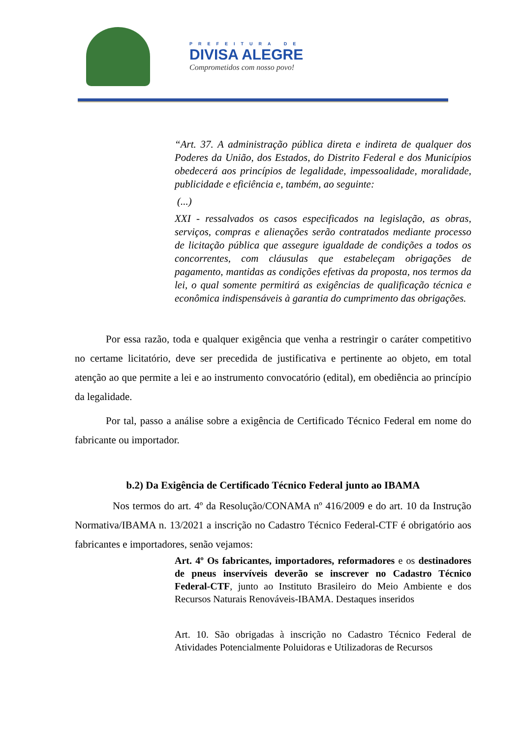PREFEITURA DE
DIVISA ALEGRE
Comprometidos com nosso povo!
“Art. 37. A administração pública direta e indireta de qualquer dos Poderes da União, dos Estados, do Distrito Federal e dos Municípios obedecerá aos princípios de legalidade, impessoalidade, moralidade, publicidade e eficiência e, também, ao seguinte:
(...)
XXI - ressalvados os casos especificados na legislação, as obras, serviços, compras e alienações serão contratados mediante processo de licitação pública que assegure igualdade de condições a todos os concorrentes, com cláusulas que estabeleçam obrigações de pagamento, mantidas as condições efetivas da proposta, nos termos da lei, o qual somente permitirá as exigências de qualificação técnica e econômica indispensáveis à garantia do cumprimento das obrigações.
Por essa razão, toda e qualquer exigência que venha a restringir o caráter competitivo no certame licitatório, deve ser precedida de justificativa e pertinente ao objeto, em total atenção ao que permite a lei e ao instrumento convocatório (edital), em obediência ao princípio da legalidade.
Por tal, passo a análise sobre a exigência de Certificado Técnico Federal em nome do fabricante ou importador.
b.2) Da Exigência de Certificado Técnico Federal junto ao IBAMA
Nos termos do art. 4º da Resolução/CONAMA nº 416/2009 e do art. 10 da Instrução Normativa/IBAMA n. 13/2021 a inscrição no Cadastro Técnico Federal-CTF é obrigatório aos fabricantes e importadores, senão vejamos:
Art. 4º Os fabricantes, importadores, reformadores e os destinadores de pneus inservíveis deverão se inscrever no Cadastro Técnico Federal-CTF, junto ao Instituto Brasileiro do Meio Ambiente e dos Recursos Naturais Renováveis-IBAMA. Destaques inseridos
Art. 10. São obrigadas à inscrição no Cadastro Técnico Federal de Atividades Potencialmente Poluidoras e Utilizadoras de Recursos